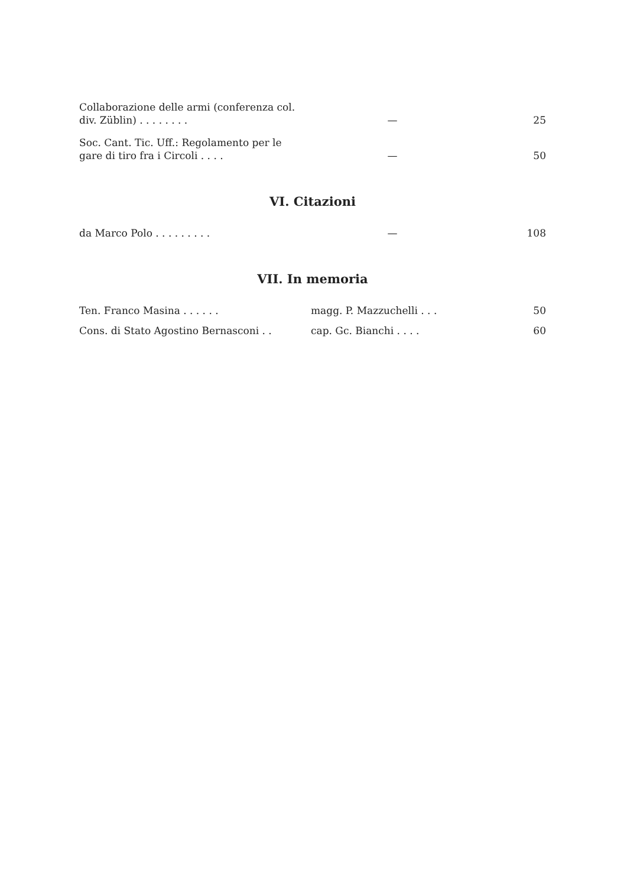| Collaborazione delle armi (conferenza col. div. Züblin) . . . . . . . . | — | 25 |
| Soc. Cant. Tic. Uff.: Regolamento per le gare di tiro fra i Circoli . . . . | — | 50 |
VI. Citazioni
| da Marco Polo . . . . . . . . . | — | 108 |
VII. In memoria
| Ten. Franco Masina . . . . . . | magg. P. Mazzuchelli . . . | 50 |
| Cons. di Stato Agostino Bernasconi . . | cap. Gc. Bianchi . . . . | 60 |